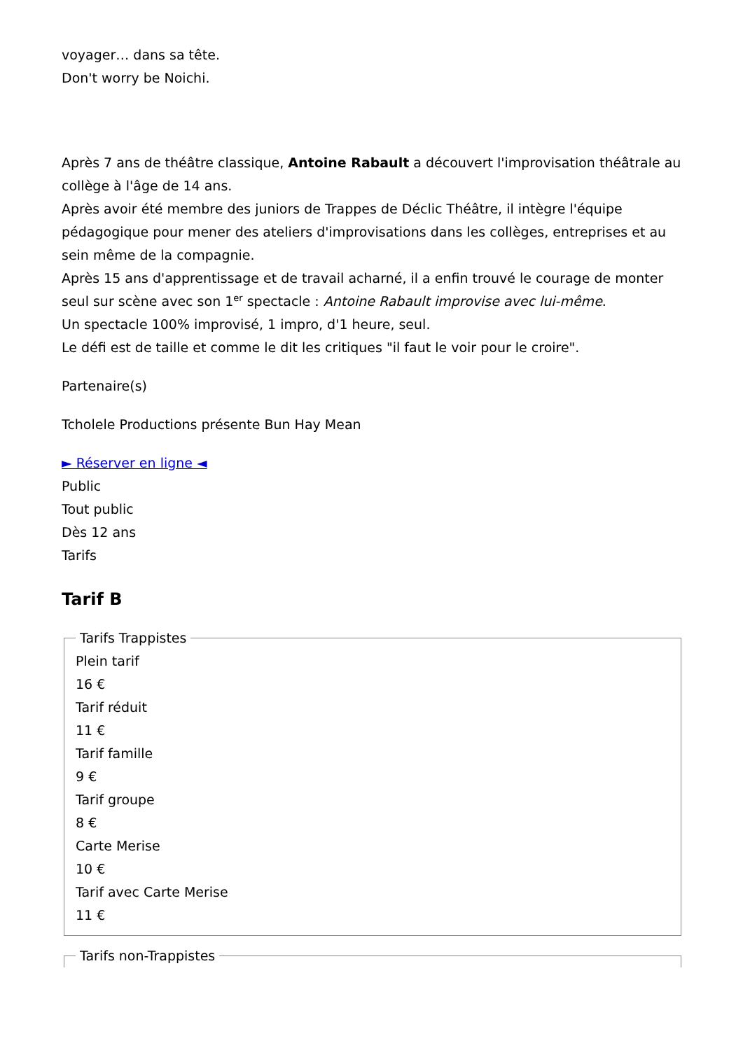voyager… dans sa tête.
Don't worry be Noichi.
Après 7 ans de théâtre classique, Antoine Rabault a découvert l'improvisation théâtrale au collège à l'âge de 14 ans.
Après avoir été membre des juniors de Trappes de Déclic Théâtre, il intègre l'équipe pédagogique pour mener des ateliers d'improvisations dans les collèges, entreprises et au sein même de la compagnie.
Après 15 ans d'apprentissage et de travail acharné, il a enfin trouvé le courage de monter seul sur scène avec son 1<sup>er</sup> spectacle : Antoine Rabault improvise avec lui-même.
Un spectacle 100% improvisé, 1 impro, d'1 heure, seul.
Le défi est de taille et comme le dit les critiques "il faut le voir pour le croire".
Partenaire(s)
Tcholele Productions présente Bun Hay Mean
► Réserver en ligne ◄
Public
Tout public
Dès 12 ans
Tarifs
Tarif B
Tarifs Trappistes
Plein tarif
16 €
Tarif réduit
11 €
Tarif famille
9 €
Tarif groupe
8 €
Carte Merise
10 €
Tarif avec Carte Merise
11 €
Tarifs non-Trappistes